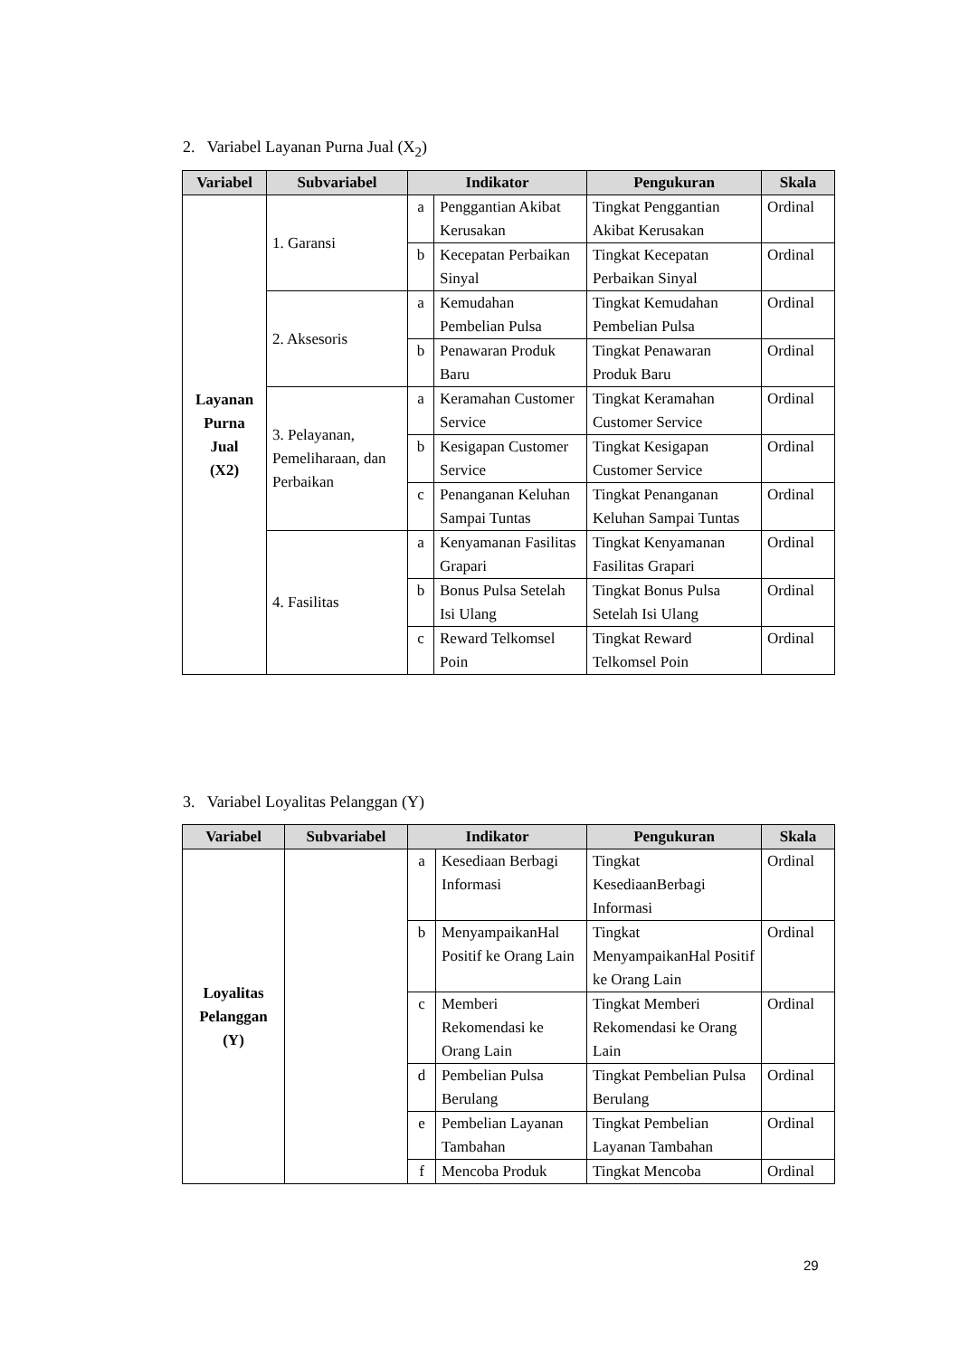2. Variabel Layanan Purna Jual (X<sub>2</sub>)
| Variabel | Subvariabel | Indikator | | Pengukuran | Skala |
| --- | --- | --- | --- | --- | --- |
| Layanan Purna Jual (X2) | 1. Garansi | a | Penggantian Akibat Kerusakan | Tingkat Penggantian Akibat Kerusakan | Ordinal |
| | | b | Kecepatan Perbaikan Sinyal | Tingkat Kecepatan Perbaikan Sinyal | Ordinal |
| | 2. Aksesoris | a | Kemudahan Pembelian Pulsa | Tingkat Kemudahan Pembelian Pulsa | Ordinal |
| | | b | Penawaran Produk Baru | Tingkat Penawaran Produk Baru | Ordinal |
| | 3. Pelayanan, Pemeliharaan, dan Perbaikan | a | Keramahan Customer Service | Tingkat Keramahan Customer Service | Ordinal |
| | | b | Kesigapan Customer Service | Tingkat Kesigapan Customer Service | Ordinal |
| | | c | Penanganan Keluhan Sampai Tuntas | Tingkat Penanganan Keluhan Sampai Tuntas | Ordinal |
| | 4. Fasilitas | a | Kenyamanan Fasilitas Grapari | Tingkat Kenyamanan Fasilitas Grapari | Ordinal |
| | | b | Bonus Pulsa Setelah Isi Ulang | Tingkat Bonus Pulsa Setelah Isi Ulang | Ordinal |
| | | c | Reward Telkomsel Poin | Tingkat Reward Telkomsel Poin | Ordinal |
3. Variabel Loyalitas Pelanggan (Y)
| Variabel | Subvariabel | Indikator | | Pengukuran | Skala |
| --- | --- | --- | --- | --- | --- |
| Loyalitas Pelanggan (Y) | | a | Kesediaan Berbagi Informasi | Tingkat KesediaanBerbagi Informasi | Ordinal |
| | | b | MenyampaikanHal Positif ke Orang Lain | Tingkat MenyampaikanHal Positif ke Orang Lain | Ordinal |
| | | c | Memberi Rekomendasi ke Orang Lain | Tingkat Memberi Rekomendasi ke Orang Lain | Ordinal |
| | | d | Pembelian Pulsa Berulang | Tingkat Pembelian Pulsa Berulang | Ordinal |
| | | e | Pembelian Layanan Tambahan | Tingkat Pembelian Layanan Tambahan | Ordinal |
| | | f | Mencoba Produk | Tingkat Mencoba | Ordinal |
29